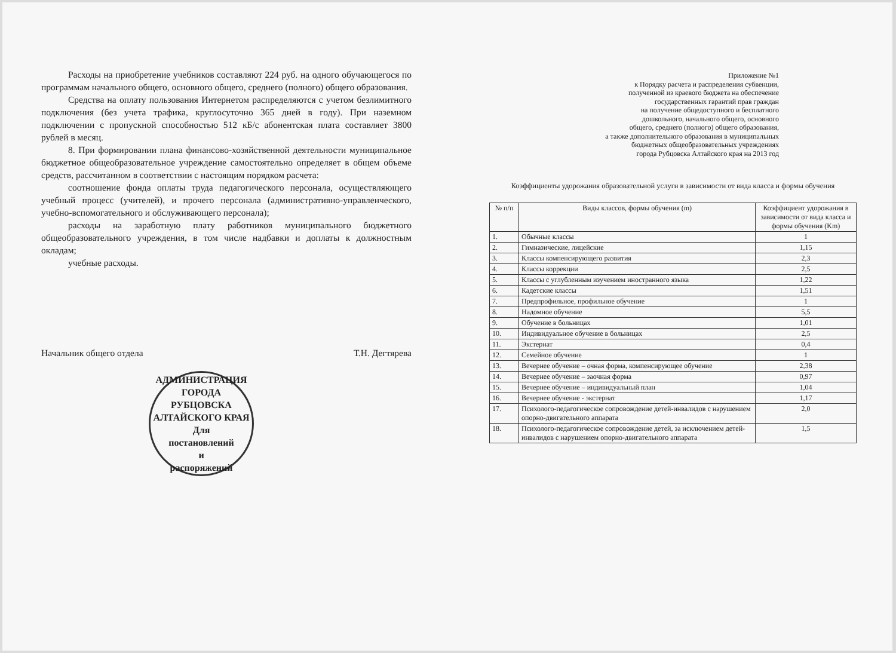Расходы на приобретение учебников составляют 224 руб. на одного обучающегося по программам начального общего, основного общего, среднего (полного) общего образования.
Средства на оплату пользования Интернетом распределяются с учетом безлимитного подключения (без учета трафика, круглосуточно 365 дней в году). При наземном подключении с пропускной способностью 512 кБ/с абонентская плата составляет 3800 рублей в месяц.
8. При формировании плана финансово-хозяйственной деятельности муниципальное бюджетное общеобразовательное учреждение самостоятельно определяет в общем объеме средств, рассчитанном в соответствии с настоящим порядком расчета:
соотношение фонда оплаты труда педагогического персонала, осуществляющего учебный процесс (учителей), и прочего персонала (административно-управленческого, учебно-вспомогательного и обслуживающего персонала);
расходы на заработную плату работников муниципального бюджетного общеобразовательного учреждения, в том числе надбавки и доплаты к должностным окладам;
учебные расходы.
Начальник общего отдела Т.Н. Дегтярева
АДМИНИСТРАЦИЯ ГОРОДА РУБЦОВСКА АЛТАЙСКОГО КРАЯ
Для
постановлений
и
распоряжений
Приложение №1
к Порядку расчета и распределения субвенции,
полученной из краевого бюджета на обеспечение
государственных гарантий прав граждан
на получение общедоступного и бесплатного
дошкольного, начального общего, основного
общего, среднего (полного) общего образования,
а также дополнительного образования в муниципальных
бюджетных общеобразовательных учреждениях
города Рубцовска Алтайского края на 2013 год
Коэффициенты удорожания образовательной услуги в зависимости от вида класса и формы обучения
| № п/п | Виды классов, формы обучения (m) | Коэффициент удорожания в зависимости от вида класса и формы обучения (Km) |
| --- | --- | --- |
| 1. | Обычные классы | 1 |
| 2. | Гимназические, лицейские | 1,15 |
| 3. | Классы компенсирующего развития | 2,3 |
| 4. | Классы коррекции | 2,5 |
| 5. | Классы с углубленным изучением иностранного языка | 1,22 |
| 6. | Кадетские классы | 1,51 |
| 7. | Предпрофильное, профильное обучение | 1 |
| 8. | Надомное обучение | 5,5 |
| 9. | Обучение в больницах | 1,01 |
| 10. | Индивидуальное обучение в больницах | 2,5 |
| 11. | Экстернат | 0,4 |
| 12. | Семейное обучение | 1 |
| 13. | Вечернее обучение – очная форма, компенсирующее обучение | 2,38 |
| 14. | Вечернее обучение – заочная форма | 0,97 |
| 15. | Вечернее обучение – индивидуальный план | 1,04 |
| 16. | Вечернее обучение - экстернат | 1,17 |
| 17. | Психолого-педагогическое сопровождение детей-инвалидов с нарушением опорно-двигательного аппарата | 2,0 |
| 18. | Психолого-педагогическое сопровождение детей, за исключением детей-инвалидов с нарушением опорно-двигательного аппарата | 1,5 |